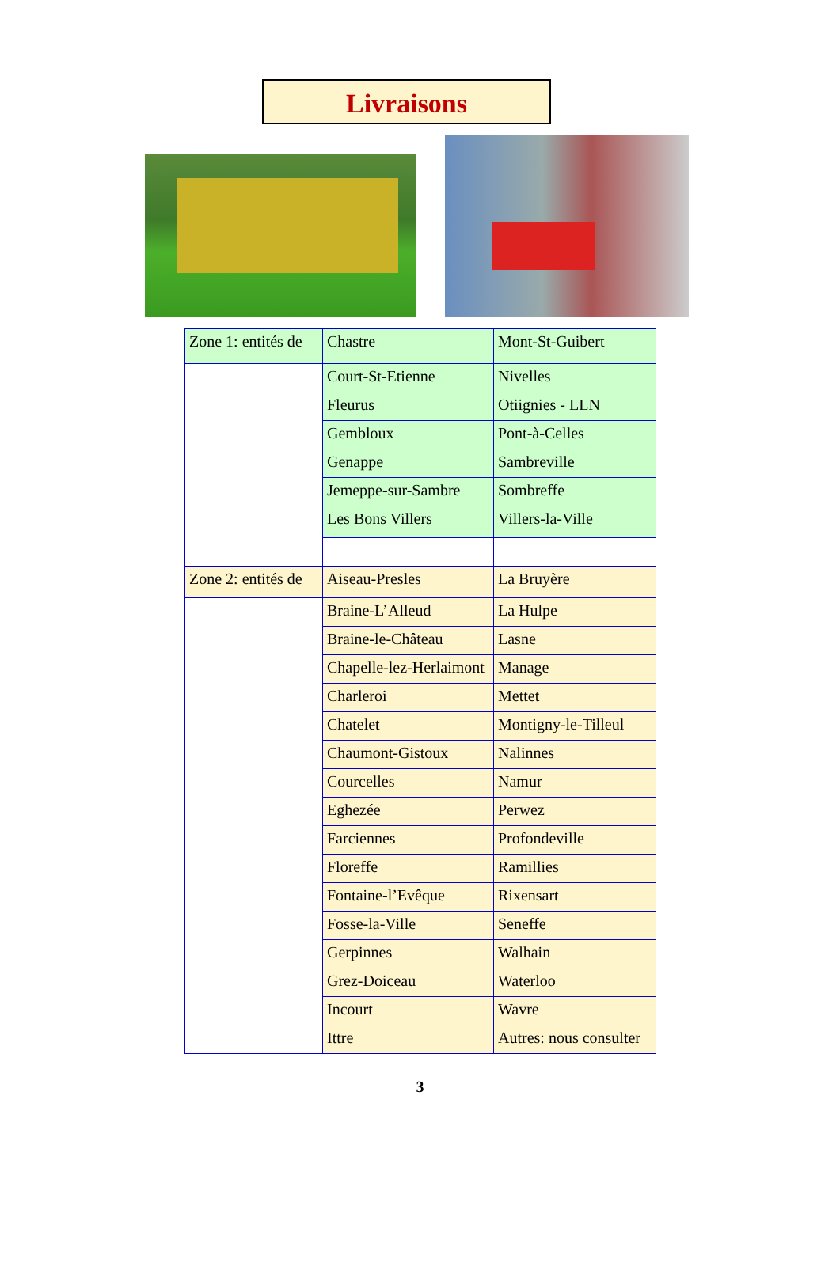Livraisons
| Zone 1: entités de | Chastre | Mont-St-Guibert |
| | Court-St-Etienne | Nivelles |
| | Fleurus | Otiignies - LLN |
| | Gembloux | Pont-à-Celles |
| | Genappe | Sambreville |
| | Jemeppe-sur-Sambre | Sombreffe |
| | Les Bons Villers | Villers-la-Ville |
| Zone 2: entités de | Aiseau-Presles | La Bruyère |
| | Braine-L’Alleud | La Hulpe |
| | Braine-le-Château | Lasne |
| | Chapelle-lez-Herlaimont | Manage |
| | Charleroi | Mettet |
| | Chatelet | Montigny-le-Tilleul |
| | Chaumont-Gistoux | Nalinnes |
| | Courcelles | Namur |
| | Eghezée | Perwez |
| | Farciennes | Profondeville |
| | Floreffe | Ramillies |
| | Fontaine-l’Evêque | Rixensart |
| | Fosse-la-Ville | Seneffe |
| | Gerpinnes | Walhain |
| | Grez-Doiceau | Waterloo |
| | Incourt | Wavre |
| | Ittre | Autres: nous consulter |
3